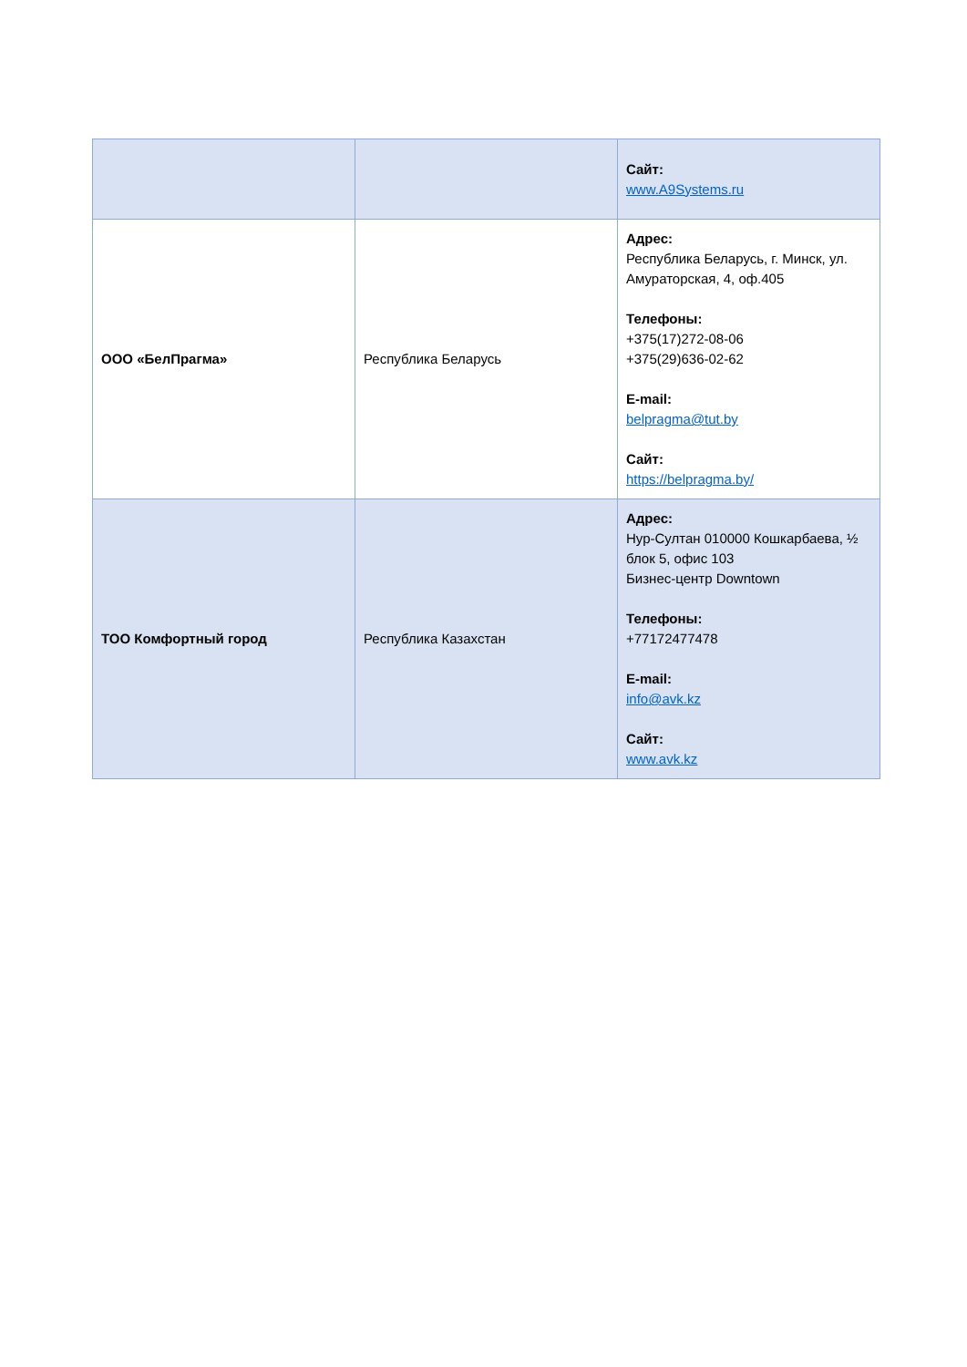| | | Сайт: www.A9Systems.ru |
| ООО «БелПрагма» | Республика Беларусь | Адрес: Республика Беларусь, г. Минск, ул. Амураторская, 4, оф.405 Телефоны: +375(17)272-08-06 +375(29)636-02-62 E-mail: belpragma@tut.by Сайт: https://belpragma.by/ |
| ТОО Комфортный город | Республика Казахстан | Адрес: Нур-Султан 010000 Кошкарбаева, ½ блок 5, офис 103 Бизнес-центр Downtown Телефоны: +77172477478 E-mail: info@avk.kz Сайт: www.avk.kz |